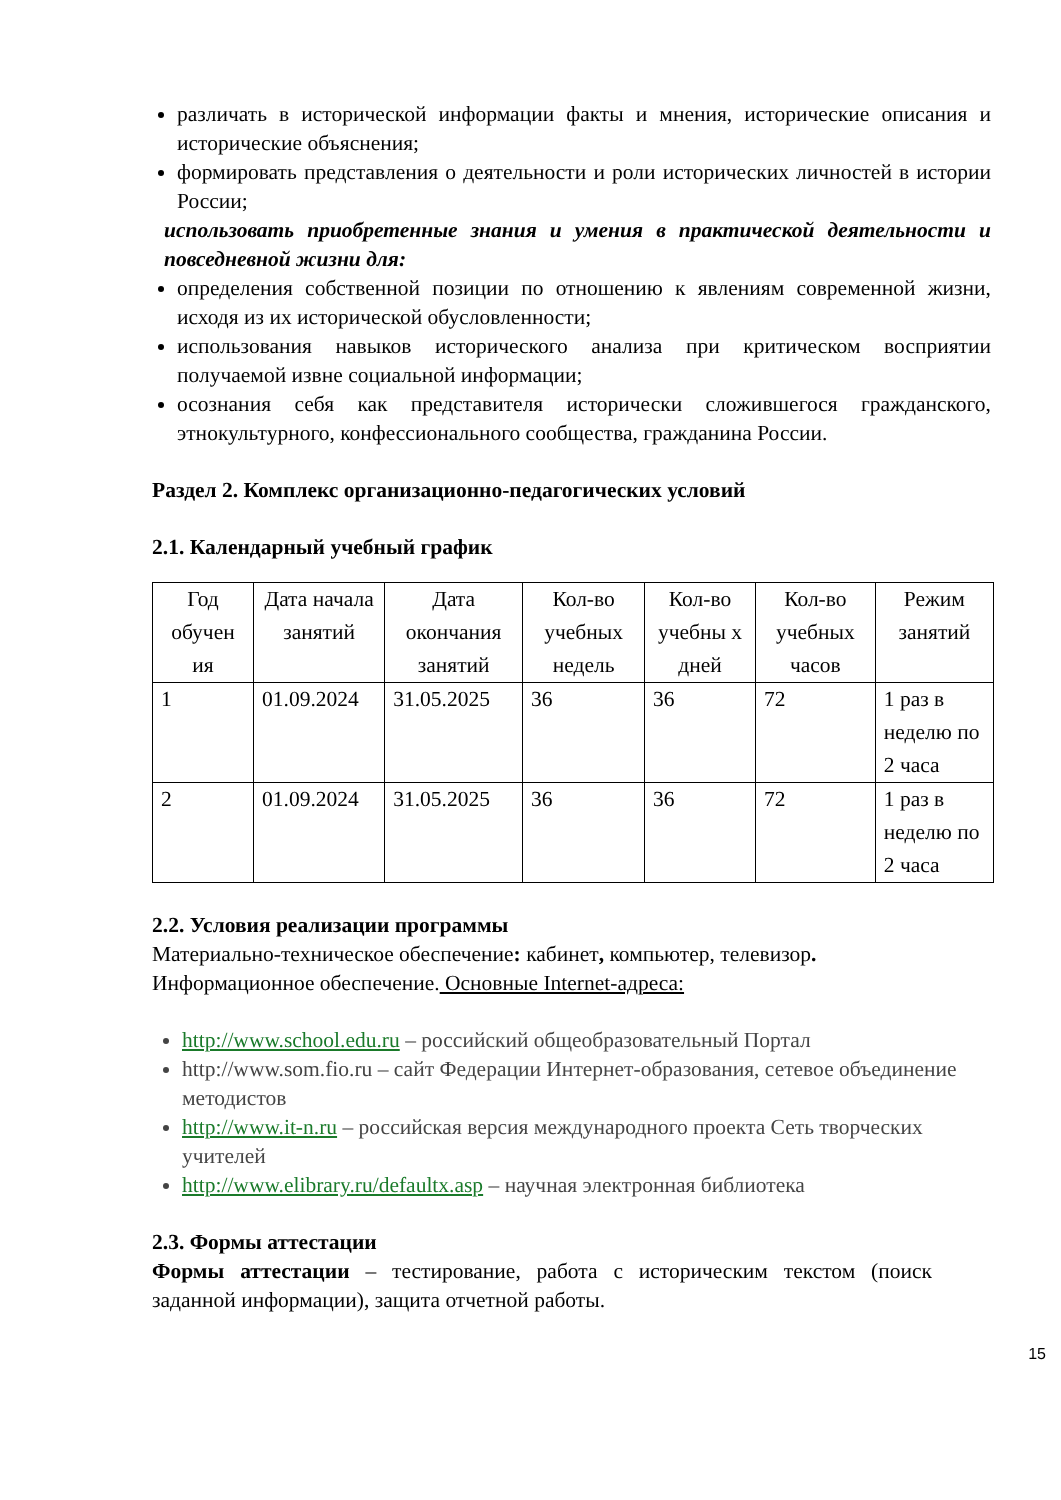различать в исторической информации факты и мнения, исторические описания и исторические объяснения;
формировать представления о деятельности и роли исторических личностей в истории России;
использовать приобретенные знания и умения в практической деятельности и повседневной жизни для:
определения собственной позиции по отношению к явлениям современной жизни, исходя из их исторической обусловленности;
использования навыков исторического анализа при критическом восприятии получаемой извне социальной информации;
осознания себя как представителя исторически сложившегося гражданского, этнокультурного, конфессионального сообщества, гражданина России.
Раздел 2. Комплекс организационно-педагогических условий
2.1. Календарный учебный график
| Год обучен ия | Дата начала занятий | Дата окончания занятий | Кол-во учебных недель | Кол-во учебны х дней | Кол-во учебных часов | Режим занятий |
| --- | --- | --- | --- | --- | --- | --- |
| 1 | 01.09.2024 | 31.05.2025 | 36 | 36 | 72 | 1 раз в неделю по 2 часа |
| 2 | 01.09.2024 | 31.05.2025 | 36 | 36 | 72 | 1 раз в неделю по 2 часа |
2.2. Условия реализации программы
Материально-техническое обеспечение: кабинет, компьютер, телевизор.
Информационное обеспечение. Основные Internet-адреса:
http://www.school.edu.ru – российский общеобразовательный Портал
http://www.som.fio.ru – сайт Федерации Интернет-образования, сетевое объединение методистов
http://www.it-n.ru – российская версия международного проекта Сеть творческих учителей
http://www.elibrary.ru/defaultx.asp – научная электронная библиотека
2.3. Формы аттестации
Формы аттестации – тестирование, работа с историческим текстом (поиск заданной информации), защита отчетной работы.
15